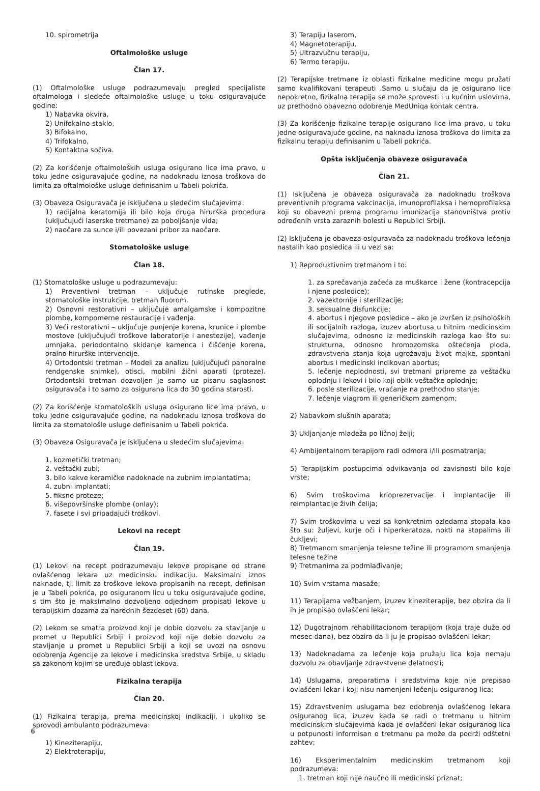10. spirometrija
Oftalmološke usluge
Član 17.
(1) Oftalmološke usluge podrazumevaju pregled specijaliste oftalmologa i sledeće oftalmološke usluge u toku osiguravajuće godine:
1) Nabavka okvira,
2) Unifokalno staklo,
3) Bifokalno,
4) Trifokalno,
5) Kontaktna sočiva.
(2) Za korišćenje oftalmoloških usluga osigurano lice ima pravo, u toku jedne osiguravajuće godine, na nadoknadu iznosa troškova do limita za oftalmološke usluge definisanim u Tabeli pokrića.
(3) Obaveza Osiguravača je isključena u sledećim slučajevima:
1) radijalna keratomija ili bilo koja druga hirurška procedura (uključujući laserske tretmane) za poboljšanje vida;
2) naočare za sunce i/ili povezani pribor za naočare.
Stomatološke usluge
Član 18.
(1) Stomatološke usluge u podrazumevaju:
1) Preventivni tretman – uključuje rutinske preglede, stomatološke instrukcije, tretman fluorom.
2) Osnovni restorativni – uključuje amalgamske i kompozitne plombe, kompomerne restauracije i vađenja.
3) Veći restorativni – uključuje punjenje korena, krunice i plombe mostove (uključujući troškove laboratorije i anestezije), vađenje umnjaka, periodontalno skidanje kamenca i čišćenje korena, oralno hirurške intervencije.
4) Ortodontski tretman – Modeli za analizu (uključujući panoralne rendgenske snimke), otisci, mobilni žični aparati (proteze). Ortodontski tretman dozvoljen je samo uz pisanu saglasnost osiguravača i to samo za osigurana lica do 30 godina starosti.
(2) Za korišćenje stomatoloških usluga osigurano lice ima pravo, u toku jedne osiguravajuće godine, na nadoknadu iznosa troškova do limita za stomatološle usluge definisanim u Tabeli pokrića.
(3) Obaveza Osiguravača je isključena u sledećim slučajevima:
1. kozmetički tretman;
2. veštački zubi;
3. bilo kakve keramičke nadoknade na zubnim implantatima;
4. zubni implantati;
5. fiksne proteze;
6. višepovršinske plombe (onlay);
7. fasete i svi pripadajući troškovi.
Lekovi na recept
Član 19.
(1) Lekovi na recept podrazumevaju lekove propisane od strane ovlašćenog lekara uz medicinsku indikaciju. Maksimalni iznos naknade, tj. limit za troškove lekova propisanih na recept, definisan je u Tabeli pokrića, po osiguranom licu u toku osiguravajuće godine, s tim što je maksimalno dozvoljeno odjednom propisati lekove u terapijskim dozama za narednih šezdeset (60) dana.
(2) Lekom se smatra proizvod koji je dobio dozvolu za stavljanje u promet u Republici Srbiji i proizvod koji nije dobio dozvolu za stavljanje u promet u Republici Srbiji a koji se uvozi na osnovu odobrenja Agencije za lekove i medicinska sredstva Srbije, u skladu sa zakonom kojim se uređuje oblast lekova.
Fizikalna terapija
Član 20.
(1) Fizikalna terapija, prema medicinskoj indikaciji, i ukoliko se sprovodi ambulanto podrazumeva:
1) Kineziterapiju,
2) Elektroterapiju,
3) Terapiju laserom,
4) Magnetoterapiju,
5) Ultrazvučnu terapiju,
6) Termo terapiju.
(2) Terapijske tretmane iz oblasti fizikalne medicine mogu pružati samo kvalifikovani terapeuti .Samo u slučaju da je osigurano lice nepokretno, fizikalna terapija se može sprovesti i u kućnim uslovima, uz prethodno obavezno odobrenje MedUniqa kontak centra.
(3) Za korišćenje fizikalne terapije osigurano lice ima pravo, u toku jedne osiguravajuće godine, na naknadu iznosa troškova do limita za fizikalnu terapiju definisanim u Tabeli pokrića.
Opšta isključenja obaveze osiguravača
Član 21.
(1) Isključena je obaveza osiguravača za nadoknadu troškova preventivnih programa vakcinacija, imunoprofilaksa i hemoprofilaksa koji su obavezni prema programu imunizacija stanovništva protiv određenih vrsta zaraznih bolesti u Republici Srbiji.
(2) Isključena je obaveza osiguravača za nadoknadu troškova lečenja nastalih kao posledica ili u vezi sa:
1) Reproduktivnim tretmanom i to:
1. za sprečavanja začeća za muškarce i žene (kontracepcija i njene posledice);
2. vazektomije i sterilizacije;
3. seksualne disfunkcije;
4. abortus i njegove posledice – ako je izvršen iz psiholoških ili socijalnih razloga, izuzev abortusa u hitnim medicinskim slučajevima, odnosno iz medicinskih razloga kao što su: strukturna, odnosno hromozomska oštećenja ploda, zdravstvena stanja koja ugrožavaju život majke, spontani abortus i medicinski indikovan abortus;
5. lečenje neplodnosti, svi tretmani pripreme za veštačku oplodnju i lekovi i bilo koji oblik veštačke oplodnje;
6. posle sterilizacije, vraćanje na prethodno stanje;
7. lečenje viagrom ili generičkom zamenom;
2) Nabavkom slušnih aparata;
3) Ukljanjanje mladeža po ličnoj želji;
4) Ambijentalnom terapijom radi odmora i/ili posmatranja;
5) Terapijskim postupcima odvikavanja od zavisnosti bilo koje vrste;
6) Svim troškovima krioprezervacije i implantacije ili reimplantacije živih ćelija;
7) Svim troškovima u vezi sa konkretnim ozledama stopala kao što su: žuljevi, kurje oči i hiperkeratoza, nokti na stopalima ili čukljevi;
8) Tretmanom smanjenja telesne težine ili programom smanjenja telesne težine
9) Tretmanima za podmlađivanje;
10) Svim vrstama masaže;
11) Terapijama vežbanjem, izuzev kineziterapije, bez obzira da li ih je propisao ovlašćeni lekar;
12) Dugotrajnom rehabilitacionom terapijom (koja traje duže od mesec dana), bez obzira da li ju je propisao ovlašćeni lekar;
13) Nadoknadama za lečenje koja pružaju lica koja nemaju dozvolu za obavljanje zdravstvene delatnosti;
14) Uslugama, preparatima i sredstvima koje nije prepisao ovlašćeni lekar i koji nisu namenjeni lečenju osiguranog lica;
15) Zdravstvenim uslugama bez odobrenja ovlašćenog lekara osiguranog lica, izuzev kada se radi o tretmanu u hitnim medicinskim slučajevima kada je ovlašćeni lekar osiguranog lica u potpunosti informisan o tretmanu pa može da podrži odštetni zahtev;
16) Eksperimentalnim medicinskim tretmanom koji podrazumeva:
1. tretman koji nije naučno ili medicinski priznat;
6